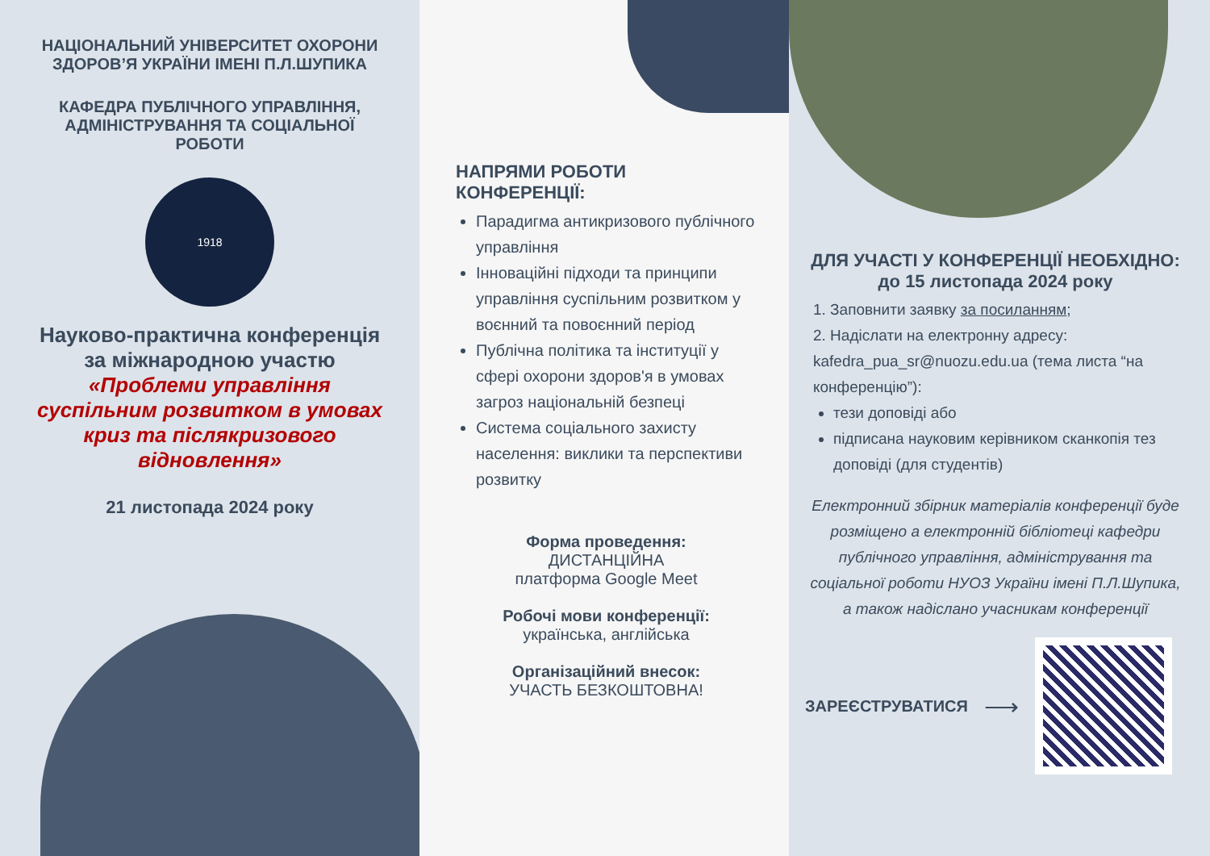НАЦІОНАЛЬНИЙ УНІВЕРСИТЕТ ОХОРОНИ ЗДОРОВ’Я УКРАЇНИ ІМЕНІ П.Л.ШУПИКА
КАФЕДРА ПУБЛІЧНОГО УПРАВЛІННЯ, АДМІНІСТРУВАННЯ ТА СОЦІАЛЬНОЇ РОБОТИ
1918
Науково-практична конференція за міжнародною участю
«Проблеми управління суспільним розвитком в умовах криз та післякризового відновлення»
21 листопада 2024 року
НАПРЯМИ РОБОТИ КОНФЕРЕНЦІЇ:
Парадигма антикризового публічного управління
Інноваційні підходи та принципи управління суспільним розвитком у воєнний та повоєнний період
Публічна політика та інституції у сфері охорони здоров'я в умовах загроз національній безпеці
Система соціального захисту населення: виклики та перспективи розвитку
Форма проведення:
ДИСТАНЦІЙНА
платформа Google Meet
Робочі мови конференції:
українська, англійська
Організаційний внесок:
УЧАСТЬ БЕЗКОШТОВНА!
ДЛЯ УЧАСТІ У КОНФЕРЕНЦІЇ НЕОБХІДНО:
до 15 листопада 2024 року
1. Заповнити заявку за посиланням;
2. Надіслати на електронну адресу: kafedra_pua_sr@nuozu.edu.ua (тема листа “на конференцію”):
тези доповіді або
підписана науковим керівником сканкопія тез доповіді (для студентів)
Електронний збірник матеріалів конференції буде розміщено а електронній бібліотеці кафедри публічного управління, адміністрування та соціальної роботи НУОЗ України імені П.Л.Шупика, а також надіслано учасникам конференції
ЗАРЕЄСТРУВАТИСЯ ⟶